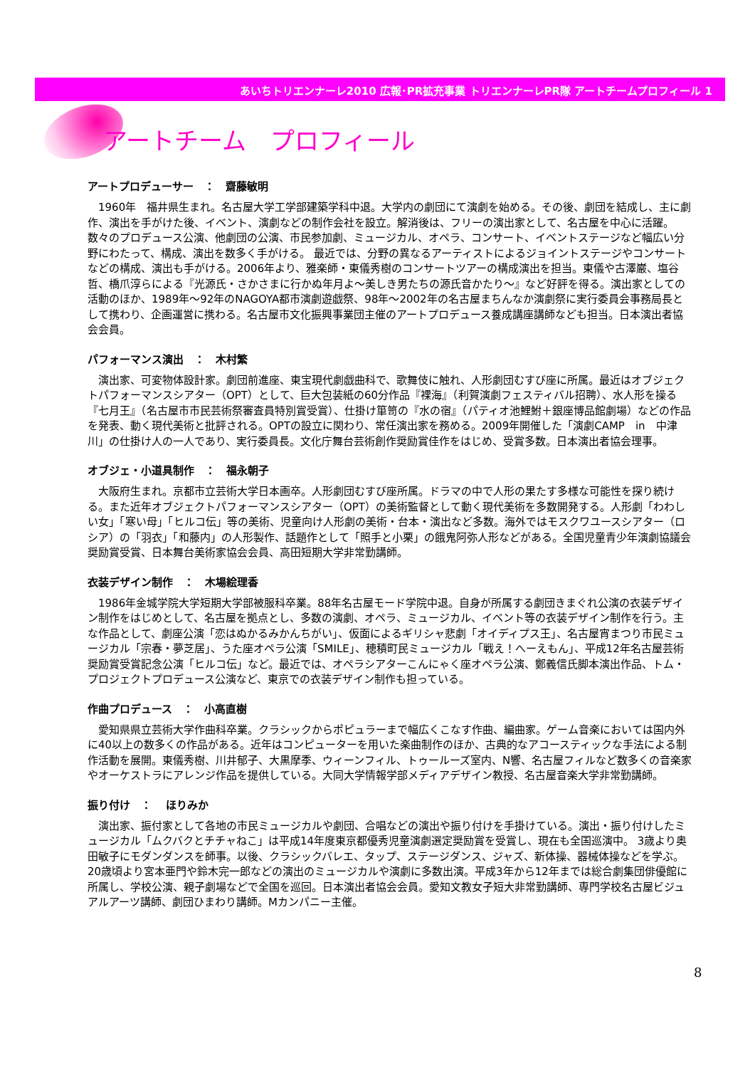あいちトリエンナーレ2010 広報･PR拡充事業 トリエンナーレPR隊 アートチームプロフィール 1
アートチーム　プロフィール
アートプロデューサー　：　齋藤敏明
1960年　福井県生まれ。名古屋大学工学部建築学科中退。大学内の劇団にて演劇を始める。その後、劇団を結成し、主に劇作、演出を手がけた後、イベント、演劇などの制作会社を設立。解消後は、フリーの演出家として、名古屋を中心に活躍。数々のプロデュース公演、他劇団の公演、市民参加劇、ミュージカル、オペラ、コンサート、イベントステージなど幅広い分野にわたって、構成、演出を数多く手がける。 最近では、分野の異なるアーティストによるジョイントステージやコンサートなどの構成、演出も手がける。2006年より、雅楽師・東儀秀樹のコンサートツアーの構成演出を担当。東儀や古澤巌、塩谷哲、橋爪淳らによる『光源氏・さかさまに行かぬ年月よ～美しき男たちの源氏音かたり～』など好評を得る。演出家としての活動のほか、1989年～92年のNAGOYA都市演劇遊戯祭、98年～2002年の名古屋まちんなか演劇祭に実行委員会事務局長として携わり、企画運営に携わる。名古屋市文化振興事業団主催のアートプロデュース養成講座講師なども担当。日本演出者協会会員。
パフォーマンス演出　：　木村繁
演出家、可変物体設計家。劇団前進座、東宝現代劇戯曲科で、歌舞伎に触れ、人形劇団むすび座に所属。最近はオブジェクトパフォーマンスシアター（OPT）として、巨大包装紙の60分作品『裸海』（利賀演劇フェスティバル招聘）、水人形を操る『七月王』（名古屋市市民芸術祭審査員特別賞受賞）、仕掛け箪笥の『水の宿』（パティオ池鯉鮒＋銀座博品館劇場）などの作品を発表、動く現代美術と批評される。OPTの設立に関わり、常任演出家を務める。2009年開催した「演劇CAMP　in　中津川」の仕掛け人の一人であり、実行委員長。文化庁舞台芸術創作奨励賞佳作をはじめ、受賞多数。日本演出者協会理事。
オブジェ・小道具制作　：　福永朝子
大阪府生まれ。京都市立芸術大学日本画卒。人形劇団むすび座所属。ドラマの中で人形の果たす多様な可能性を探り続ける。また近年オブジェクトパフォーマンスシアター（OPT）の美術監督として動く現代美術を多数開発する。人形劇「わわしい女」「寒い母」「ヒルコ伝」等の美術、児童向け人形劇の美術・台本・演出など多数。海外ではモスクワユースシアター（ロシア）の「羽衣」「和藤内」の人形製作、話題作として「照手と小栗」の餓鬼阿弥人形などがある。全国児童青少年演劇協議会奨励賞受賞、日本舞台美術家協会会員、高田短期大学非常勤講師。
衣装デザイン制作　：　木場絵理香
1986年金城学院大学短期大学部被服科卒業。88年名古屋モード学院中退。自身が所属する劇団きまぐれ公演の衣装デザイン制作をはじめとして、名古屋を拠点とし、多数の演劇、オペラ、ミュージカル、イベント等の衣装デザイン制作を行う。主な作品として、劇座公演「恋はぬかるみかんちがい」、仮面によるギリシャ悲劇「オイディプス王」、名古屋宵まつり市民ミュージカル「宗春・夢芝居」、うた座オペラ公演「SMILE」、穂積町民ミュージカル「戦え！へーえもん」、平成12年名古屋芸術奨励賞受賞記念公演「ヒルコ伝」など。最近では、オペラシアターこんにゃく座オペラ公演、鄭義信氏脚本演出作品、トム・プロジェクトプロデュース公演など、東京での衣装デザイン制作も担っている。
作曲プロデュース　：　小高直樹
愛知県県立芸術大学作曲科卒業。クラシックからポピュラーまで幅広くこなす作曲、編曲家。ゲーム音楽においては国内外に40以上の数多くの作品がある。近年はコンピューターを用いた楽曲制作のほか、古典的なアコースティックな手法による制作活動を展開。東儀秀樹、川井郁子、大黒摩季、ウィーンフィル、トゥールーズ室内、N響、名古屋フィルなど数多くの音楽家やオーケストラにアレンジ作品を提供している。大同大学情報学部メディアデザイン教授、名古屋音楽大学非常勤講師。
振り付け　：　 ほりみか
演出家、振付家として各地の市民ミュージカルや劇団、合唱などの演出や振り付けを手掛けている。演出・振り付けしたミュージカル「ムクバクとチチャねこ」は平成14年度東京都優秀児童演劇選定奨励賞を受賞し、現在も全国巡演中。 3歳より奥田敏子にモダンダンスを師事。以後、クラシックバレエ、タップ、ステージダンス、ジャズ、新体操、器械体操などを学ぶ。20歳頃より宮本亜門や鈴木完一郎などの演出のミュージカルや演劇に多数出演。平成3年から12年までは総合劇集団俳優館に所属し、学校公演、親子劇場などで全国を巡回。日本演出者協会会員。愛知文教女子短大非常勤講師、専門学校名古屋ビジュアルアーツ講師、劇団ひまわり講師。Mカンパニー主催。
8